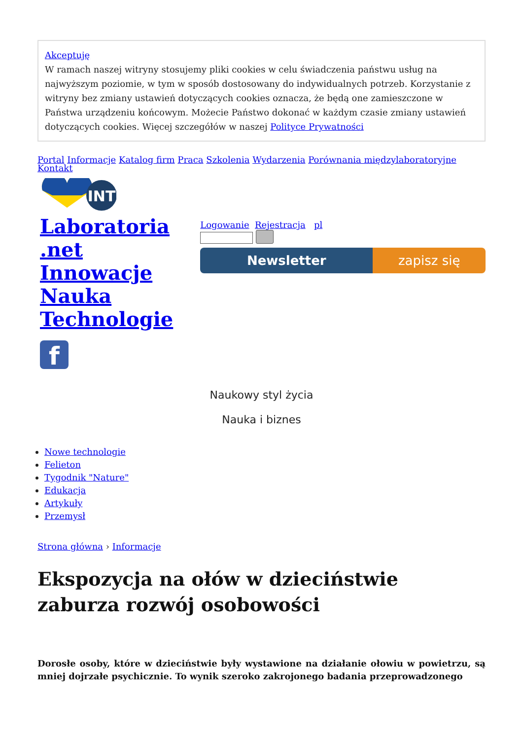Akceptuję
W ramach naszej witryny stosujemy pliki cookies w celu świadczenia państwu usług na najwyższym poziomie, w tym w sposób dostosowany do indywidualnych potrzeb. Korzystanie z witryny bez zmiany ustawień dotyczących cookies oznacza, że będą one zamieszczone w Państwa urządzeniu końcowym. Możecie Państwo dokonać w każdym czasie zmiany ustawień dotyczących cookies. Więcej szczegółów w naszej Polityce Prywatności
Portal Informacje Katalog firm Praca Szkolenia Wydarzenia Porównania międzylaboratoryjne Kontakt
INT
Laboratoria
.net
Innowacje
Nauka
Technologie
f
Logowanie Rejestracja pl
Newsletter zapisz się
Naukowy styl życia
Nauka i biznes
Nowe technologie
Felieton
Tygodnik "Nature"
Edukacja
Artykuły
Przemysł
Strona główna › Informacje
Ekspozycja na ołów w dzieciństwie zaburza rozwój osobowości
Dorosłe osoby, które w dzieciństwie były wystawione na działanie ołowiu w powietrzu, są mniej dojrzałe psychicznie. To wynik szeroko zakrojonego badania przeprowadzonego